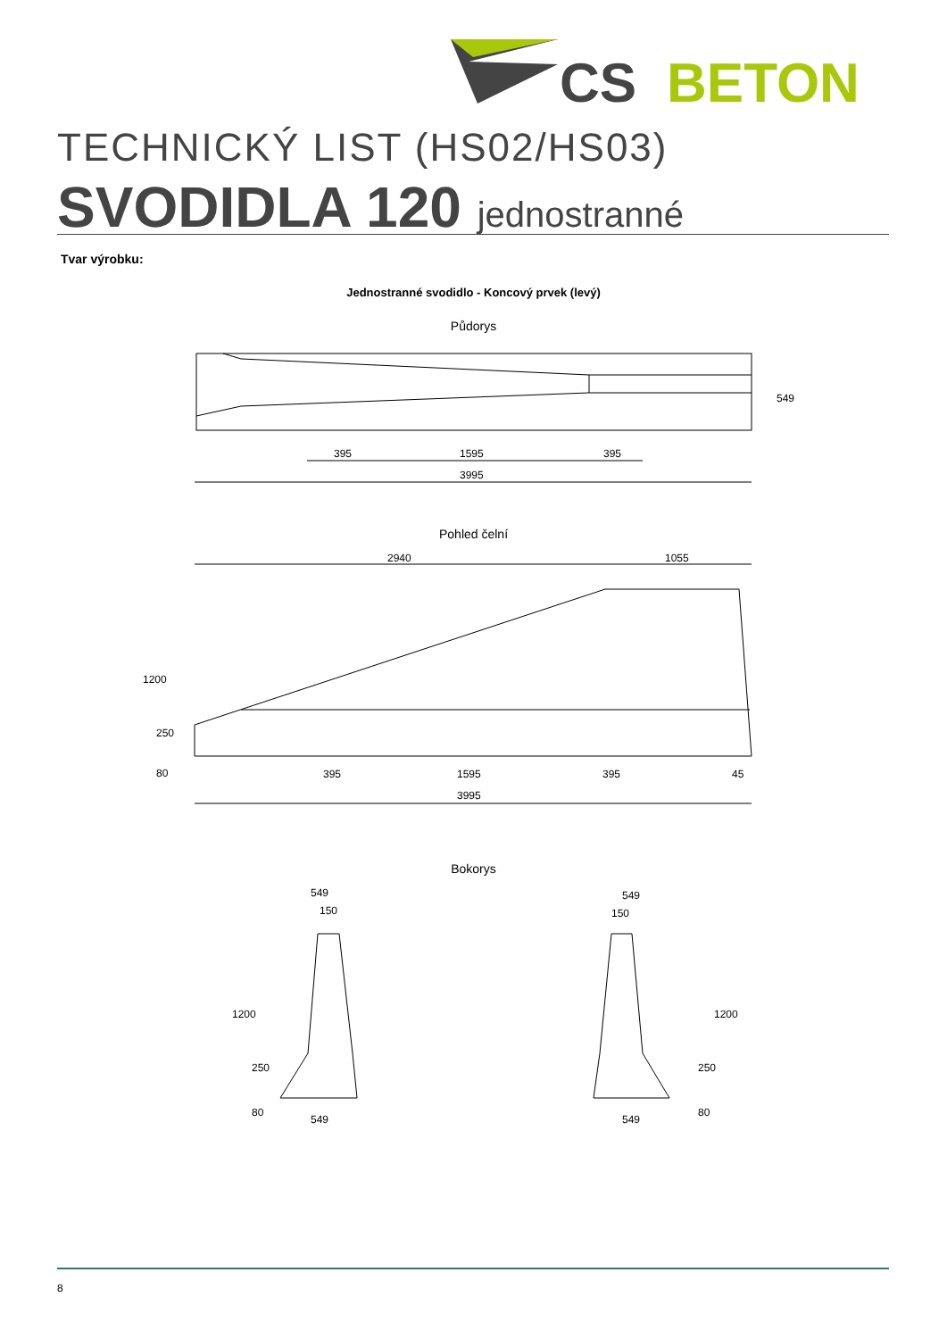CS
BETON
TECHNICKÝ LIST (HS02/HS03)
SVODIDLA 120 jednostranné
Tvar výrobku:
Jednostranné svodidlo - Koncový prvek (levý)
Půdorys
395
1595
395
3995
549
Pohled čelní
2940
1055
1200
250
80
395
1595
395
45
3995
Bokorys
549
150
1200
250
80
549
549
150
1200
250
80
549
8